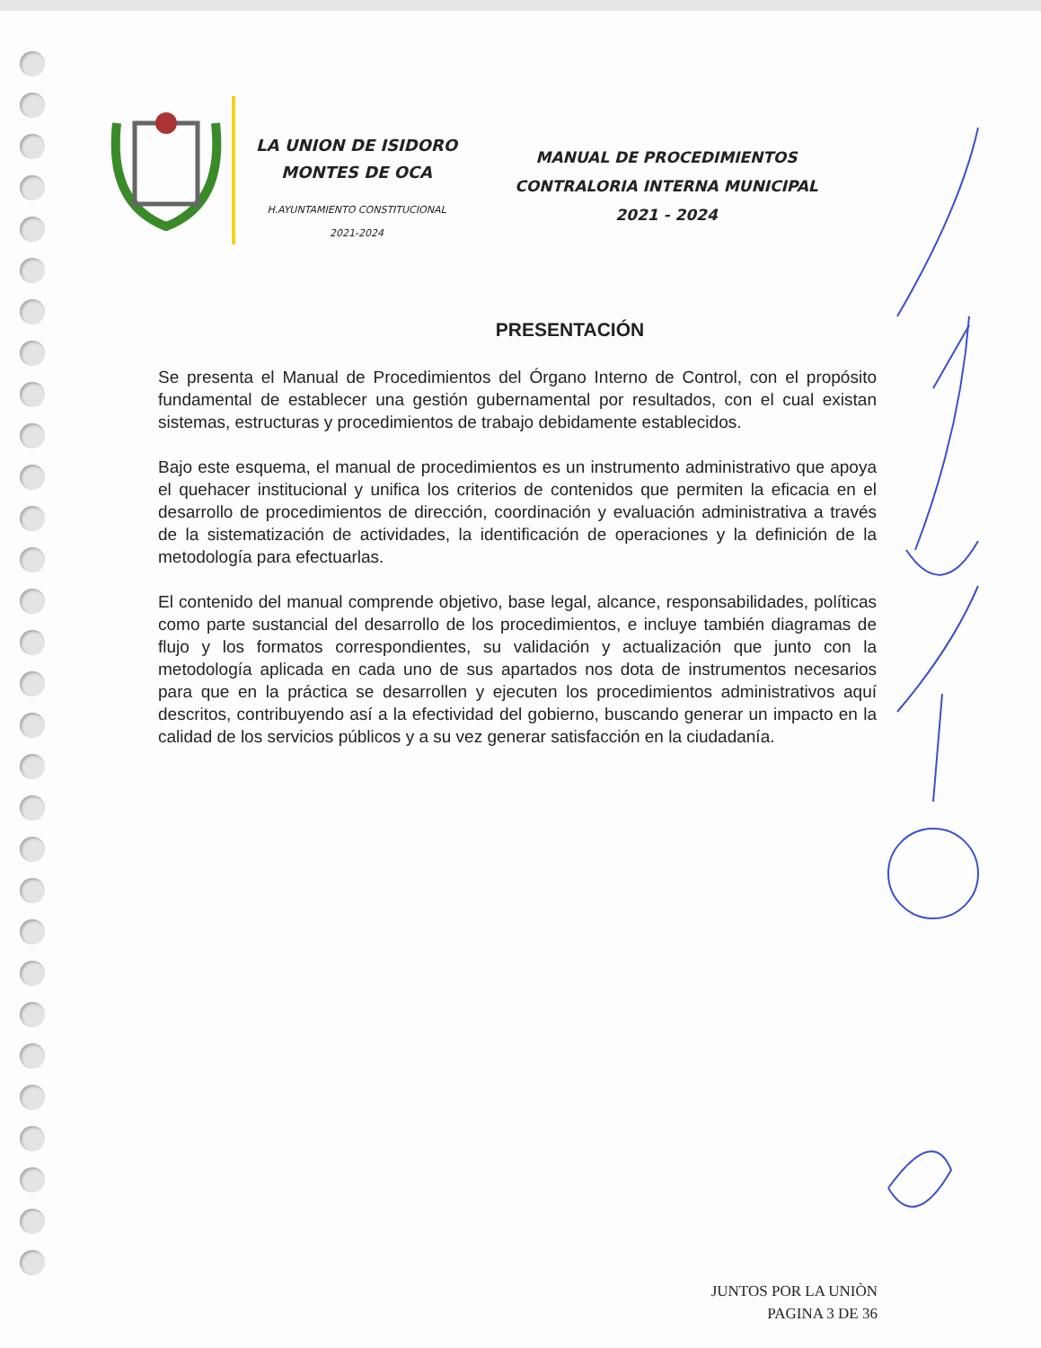LA UNION DE ISIDORO
MONTES DE OCA
H.AYUNTAMIENTO CONSTITUCIONAL
2021-2024
MANUAL DE PROCEDIMIENTOS
CONTRALORIA INTERNA MUNICIPAL
2021 - 2024
PRESENTACIÓN
Se presenta el Manual de Procedimientos del Órgano Interno de Control, con el propósito fundamental de establecer una gestión gubernamental por resultados, con el cual existan sistemas, estructuras y procedimientos de trabajo debidamente establecidos.
Bajo este esquema, el manual de procedimientos es un instrumento administrativo que apoya el quehacer institucional y unifica los criterios de contenidos que permiten la eficacia en el desarrollo de procedimientos de dirección, coordinación y evaluación administrativa a través de la sistematización de actividades, la identificación de operaciones y la definición de la metodología para efectuarlas.
El contenido del manual comprende objetivo, base legal, alcance, responsabilidades, políticas como parte sustancial del desarrollo de los procedimientos, e incluye también diagramas de flujo y los formatos correspondientes, su validación y actualización que junto con la metodología aplicada en cada uno de sus apartados nos dota de instrumentos necesarios para que en la práctica se desarrollen y ejecuten los procedimientos administrativos aquí descritos, contribuyendo así a la efectividad del gobierno, buscando generar un impacto en la calidad de los servicios públicos y a su vez generar satisfacción en la ciudadanía.
JUNTOS POR LA UNIÒN
PAGINA 3 DE 36